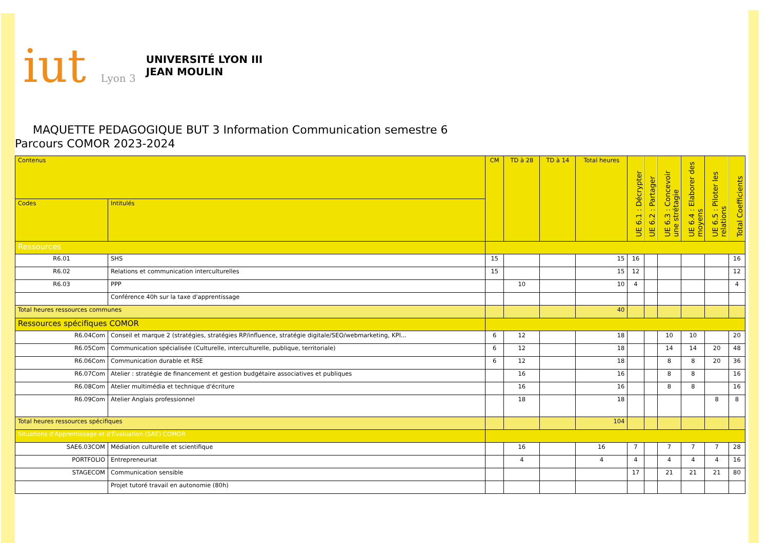iut Lyon 3
UNIVERSITÉ LYON III
JEAN MOULIN
MAQUETTE PEDAGOGIQUE BUT 3 Information Communication semestre 6
Parcours COMOR 2023-2024
| Contenus | | CM | TD à 28 | TD à 14 | Total heures | UE 6.1 : Décrypter | UE 6.2 : Partager | UE 6.3 : Concevoir une strétagie | UE 6.4 : Elaborer des moyens | UE 6.5 : Piloter les relations | Total Coefficients |
| --- | --- | --- | --- | --- | --- | --- | --- | --- | --- | --- | --- |
| Codes | Intitulés | | | | | | | | | | |
| Ressources | | | | | | | | | | | |
| R6.01 | SHS | 15 | | | 15 | 16 | | | | | 16 |
| R6.02 | Relations et communication interculturelles | 15 | | | 15 | 12 | | | | | 12 |
| R6.03 | PPP | | 10 | | 10 | 4 | | | | | 4 |
| | Conférence 40h sur la taxe d'apprentissage | | | | | | | | | | |
| Total heures ressources communes | | | | | 40 | | | | | | |
| Ressources spécifiques COMOR | | | | | | | | | | | |
| R6.04Com | Conseil et marque 2 (stratégies, stratégies RP/influence, stratégie digitale/SEO/webmarketing, KPI... | 6 | 12 | | 18 | | | 10 | 10 | | 20 |
| R6.05Com | Communication spécialisée (Culturelle, interculturelle, publique, territoriale) | 6 | 12 | | 18 | | | 14 | 14 | 20 | 48 |
| R6.06Com | Communication durable et RSE | 6 | 12 | | 18 | | | 8 | 8 | 20 | 36 |
| R6.07Com | Atelier : stratégie de financement et gestion budgétaire associatives et publiques | | 16 | | 16 | | | 8 | 8 | | 16 |
| R6.08Com | Atelier multimédia et technique d'écriture | | 16 | | 16 | | | 8 | 8 | | 16 |
| R6.09Com | Atelier Anglais professionnel | | 18 | | 18 | | | | | 8 | 8 |
| Total heures ressources spécifiques | | | | | 104 | | | | | | |
| Situations d'Apprentissage et d'Evaluation (SAE) COMOR | | | | | | | | | | | |
| SAE6.03COM | Médiation culturelle et scientifique | | 16 | | 16 | 7 | | 7 | 7 | 7 | 28 |
| PORTFOLIO | Entrepreneuriat | | 4 | | 4 | 4 | | 4 | 4 | 4 | 16 |
| STAGECOM | Communication sensible | | | | | 17 | | 21 | 21 | 21 | 80 |
| | Projet tutoré travail en autonomie (80h) | | | | | | | | | | |